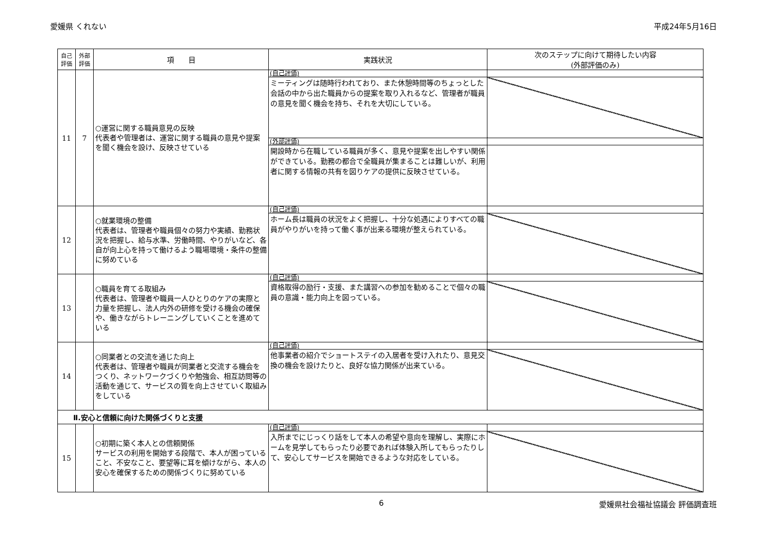愛媛県 くれない 平成24年5月16日
| 自己評価 | 外部評価 | 項 目 | 実践状況 | 次のステップに向けて期待したい内容 (外部評価のみ) |
| --- | --- | --- | --- | --- |
| 11 | 7 | ○運営に関する職員意見の反映 代表者や管理者は、運営に関する職員の意見や提案を聞く機会を設け、反映させている | (自己評価) | |
| | | | ミーティングは随時行われており、また休憩時間等のちょっとした会話の中から出た職員からの提案を取り入れるなど、管理者が職員の意見を聞く機会を持ち、それを大切にしている。 | |
| | | | (外部評価) | |
| | | | 開設時から在職している職員が多く、意見や提案を出しやすい関係ができている。勤務の都合で全職員が集まることは難しいが、利用者に関する情報の共有を図りケアの提供に反映させている。 | |
| 12 | | ○就業環境の整備 代表者は、管理者や職員個々の努力や実績、勤務状況を把握し、給与水準、労働時間、やりがいなど、各自が向上心を持って働けるよう職場環境・条件の整備に努めている | (自己評価) | |
| | | | ホーム長は職員の状況をよく把握し、十分な処遇によりすべての職員がやりがいを持って働く事が出来る環境が整えられている。 | |
| 13 | | ○職員を育てる取組み 代表者は、管理者や職員一人ひとりのケアの実際と力量を把握し、法人内外の研修を受ける機会の確保や、働きながらトレーニングしていくことを進めている | (自己評価) | |
| | | | 資格取得の励行・支援、また講習への参加を勧めることで個々の職員の意識・能力向上を図っている。 | |
| 14 | | ○同業者との交流を通じた向上 代表者は、管理者や職員が同業者と交流する機会をつくり、ネットワークづくりや勉強会、相互訪問等の活動を通じて、サービスの質を向上させていく取組みをしている | (自己評価) | |
| | | | 他事業者の紹介でショートステイの入居者を受け入れたり、意見交換の機会を設けたりと、良好な協力関係が出来ている。 | |
| Ⅱ.安心と信頼に向けた関係づくりと支援 | | | | |
| 15 | | ○初期に築く本人との信頼関係 サービスの利用を開始する段階で、本人が困っていること、不安なこと、要望等に耳を傾けながら、本人の安心を確保するための関係づくりに努めている | (自己評価) | |
| | | | 入所までにじっくり話をして本人の希望や意向を理解し、実際にホームを見学してもらったり必要であれば体験入所してもらったりして、安心してサービスを開始できるような対応をしている。 | |
6 愛媛県社会福祉協議会 評価調査班